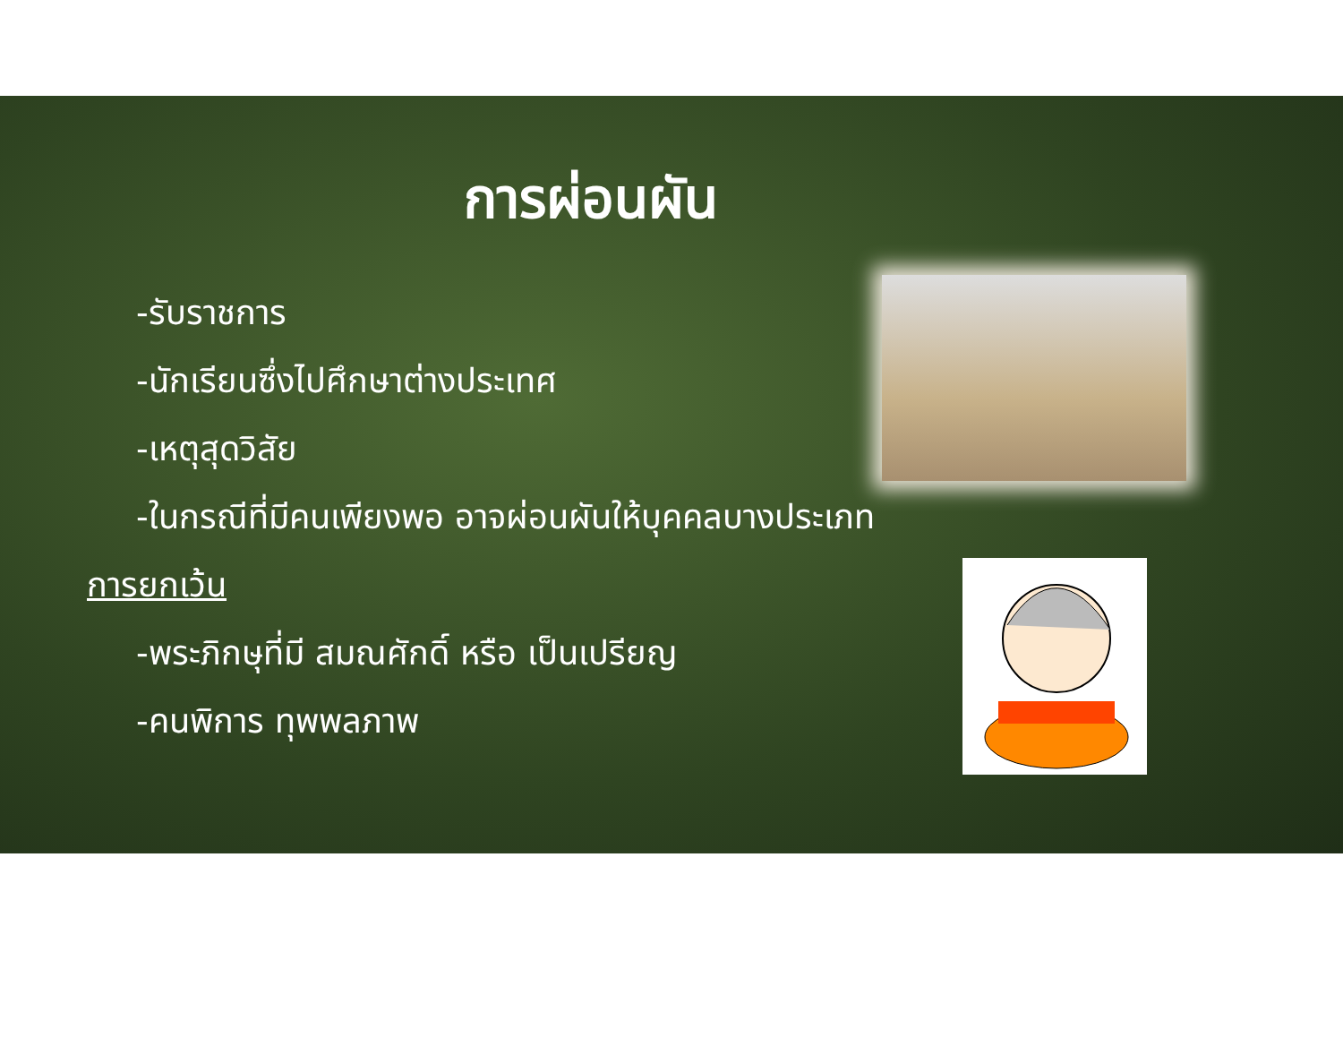การผ่อนผัน
-รับราชการ
-นักเรียนซึ่งไปศึกษาต่างประเทศ
-เหตุสุดวิสัย
-ในกรณีที่มีคนเพียงพอ อาจผ่อนผันให้บุคคลบางประเภท
การยกเว้น
-พระภิกษุที่มี สมณศักดิ์ หรือ เป็นเปรียญ
-คนพิการ ทุพพลภาพ